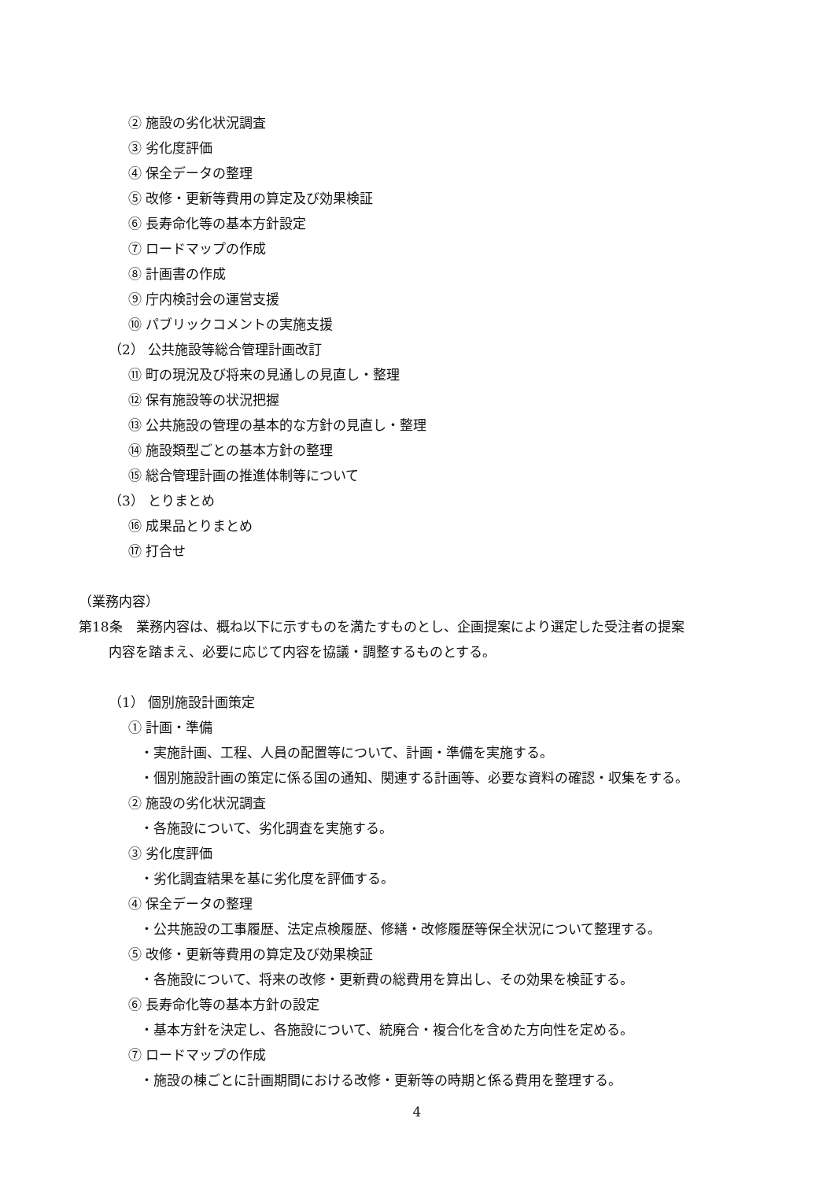② 施設の劣化状況調査
③ 劣化度評価
④ 保全データの整理
⑤ 改修・更新等費用の算定及び効果検証
⑥ 長寿命化等の基本方針設定
⑦ ロードマップの作成
⑧ 計画書の作成
⑨ 庁内検討会の運営支援
⑩ パブリックコメントの実施支援
（2） 公共施設等総合管理計画改訂
⑪ 町の現況及び将来の見通しの見直し・整理
⑫ 保有施設等の状況把握
⑬ 公共施設の管理の基本的な方針の見直し・整理
⑭ 施設類型ごとの基本方針の整理
⑮ 総合管理計画の推進体制等について
（3） とりまとめ
⑯ 成果品とりまとめ
⑰ 打合せ
（業務内容）
第18条　業務内容は、概ね以下に示すものを満たすものとし、企画提案により選定した受注者の提案
内容を踏まえ、必要に応じて内容を協議・調整するものとする。
（1） 個別施設計画策定
① 計画・準備
・実施計画、工程、人員の配置等について、計画・準備を実施する。
・個別施設計画の策定に係る国の通知、関連する計画等、必要な資料の確認・収集をする。
② 施設の劣化状況調査
・各施設について、劣化調査を実施する。
③ 劣化度評価
・劣化調査結果を基に劣化度を評価する。
④ 保全データの整理
・公共施設の工事履歴、法定点検履歴、修繕・改修履歴等保全状況について整理する。
⑤ 改修・更新等費用の算定及び効果検証
・各施設について、将来の改修・更新費の総費用を算出し、その効果を検証する。
⑥ 長寿命化等の基本方針の設定
・基本方針を決定し、各施設について、統廃合・複合化を含めた方向性を定める。
⑦ ロードマップの作成
・施設の棟ごとに計画期間における改修・更新等の時期と係る費用を整理する。
4